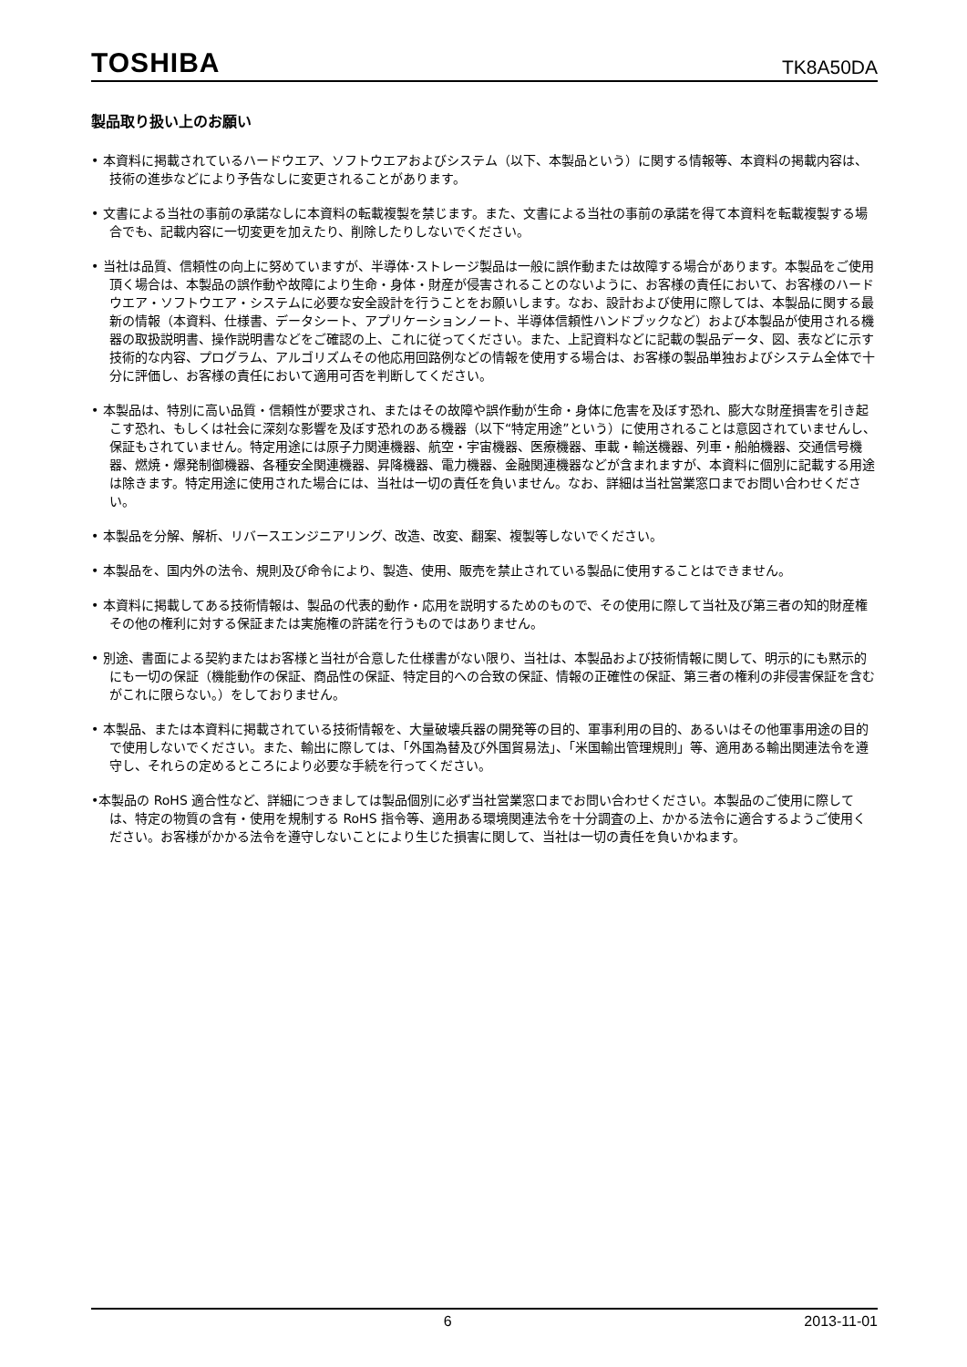TOSHIBA TK8A50DA
製品取り扱い上のお願い
• 本資料に掲載されているハードウエア、ソフトウエアおよびシステム（以下、本製品という）に関する情報等、本資料の掲載内容は、技術の進歩などにより予告なしに変更されることがあります。
• 文書による当社の事前の承諾なしに本資料の転載複製を禁じます。また、文書による当社の事前の承諾を得て本資料を転載複製する場合でも、記載内容に一切変更を加えたり、削除したりしないでください。
• 当社は品質、信頼性の向上に努めていますが、半導体･ストレージ製品は一般に誤作動または故障する場合があります。本製品をご使用頂く場合は、本製品の誤作動や故障により生命・身体・財産が侵害されることのないように、お客様の責任において、お客様のハードウエア・ソフトウエア・システムに必要な安全設計を行うことをお願いします。なお、設計および使用に際しては、本製品に関する最新の情報（本資料、仕様書、データシート、アプリケーションノート、半導体信頼性ハンドブックなど）および本製品が使用される機器の取扱説明書、操作説明書などをご確認の上、これに従ってください。また、上記資料などに記載の製品データ、図、表などに示す技術的な内容、プログラム、アルゴリズムその他応用回路例などの情報を使用する場合は、お客様の製品単独およびシステム全体で十分に評価し、お客様の責任において適用可否を判断してください。
• 本製品は、特別に高い品質・信頼性が要求され、またはその故障や誤作動が生命・身体に危害を及ぼす恐れ、膨大な財産損害を引き起こす恐れ、もしくは社会に深刻な影響を及ぼす恐れのある機器（以下“特定用途”という）に使用されることは意図されていませんし、保証もされていません。特定用途には原子力関連機器、航空・宇宙機器、医療機器、車載・輸送機器、列車・船舶機器、交通信号機器、燃焼・爆発制御機器、各種安全関連機器、昇降機器、電力機器、金融関連機器などが含まれますが、本資料に個別に記載する用途は除きます。特定用途に使用された場合には、当社は一切の責任を負いません。なお、詳細は当社営業窓口までお問い合わせください。
• 本製品を分解、解析、リバースエンジニアリング、改造、改変、翻案、複製等しないでください。
• 本製品を、国内外の法令、規則及び命令により、製造、使用、販売を禁止されている製品に使用することはできません。
• 本資料に掲載してある技術情報は、製品の代表的動作・応用を説明するためのもので、その使用に際して当社及び第三者の知的財産権その他の権利に対する保証または実施権の許諾を行うものではありません。
• 別途、書面による契約またはお客様と当社が合意した仕様書がない限り、当社は、本製品および技術情報に関して、明示的にも黙示的にも一切の保証（機能動作の保証、商品性の保証、特定目的への合致の保証、情報の正確性の保証、第三者の権利の非侵害保証を含むがこれに限らない。）をしておりません。
• 本製品、または本資料に掲載されている技術情報を、大量破壊兵器の開発等の目的、軍事利用の目的、あるいはその他軍事用途の目的で使用しないでください。また、輸出に際しては、「外国為替及び外国貿易法」、「米国輸出管理規則」等、適用ある輸出関連法令を遵守し、それらの定めるところにより必要な手続を行ってください。
•本製品の RoHS 適合性など、詳細につきましては製品個別に必ず当社営業窓口までお問い合わせください。本製品のご使用に際しては、特定の物質の含有・使用を規制する RoHS 指令等、適用ある環境関連法令を十分調査の上、かかる法令に適合するようご使用ください。お客様がかかる法令を遵守しないことにより生じた損害に関して、当社は一切の責任を負いかねます。
6 2013-11-01